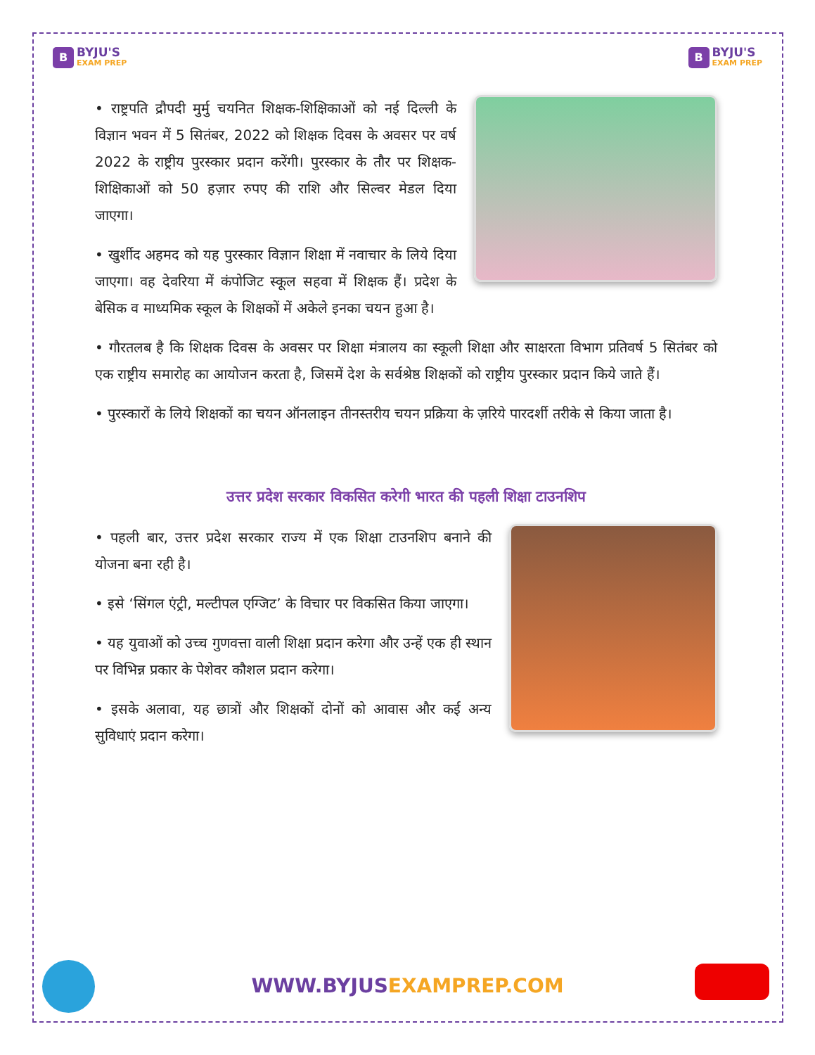B
BYJU'S
EXAM PREP
B
BYJU'S
EXAM PREP
• राष्ट्रपति द्रौपदी मुर्मु चयनित शिक्षक-शिक्षिकाओं को नई दिल्ली के विज्ञान भवन में 5 सितंबर, 2022 को शिक्षक दिवस के अवसर पर वर्ष 2022 के राष्ट्रीय पुरस्कार प्रदान करेंगी। पुरस्कार के तौर पर शिक्षक-शिक्षिकाओं को 50 हज़ार रुपए की राशि और सिल्वर मेडल दिया जाएगा।
• खुर्शीद अहमद को यह पुरस्कार विज्ञान शिक्षा में नवाचार के लिये दिया जाएगा। वह देवरिया में कंपोजिट स्कूल सहवा में शिक्षक हैं। प्रदेश के बेसिक व माध्यमिक स्कूल के शिक्षकों में अकेले इनका चयन हुआ है।
• गौरतलब है कि शिक्षक दिवस के अवसर पर शिक्षा मंत्रालय का स्कूली शिक्षा और साक्षरता विभाग प्रतिवर्ष 5 सितंबर को एक राष्ट्रीय समारोह का आयोजन करता है, जिसमें देश के सर्वश्रेष्ठ शिक्षकों को राष्ट्रीय पुरस्कार प्रदान किये जाते हैं।
• पुरस्कारों के लिये शिक्षकों का चयन ऑनलाइन तीनस्तरीय चयन प्रक्रिया के ज़रिये पारदर्शी तरीके से किया जाता है।
उत्तर प्रदेश सरकार विकसित करेगी भारत की पहली शिक्षा टाउनशिप
• पहली बार, उत्तर प्रदेश सरकार राज्य में एक शिक्षा टाउनशिप बनाने की योजना बना रही है।
• इसे ‘सिंगल एंट्री, मल्टीपल एग्जिट’ के विचार पर विकसित किया जाएगा।
• यह युवाओं को उच्च गुणवत्ता वाली शिक्षा प्रदान करेगा और उन्हें एक ही स्थान पर विभिन्न प्रकार के पेशेवर कौशल प्रदान करेगा।
• इसके अलावा, यह छात्रों और शिक्षकों दोनों को आवास और कई अन्य सुविधाएं प्रदान करेगा।
WWW.BYJUSEXAMPREP.COM